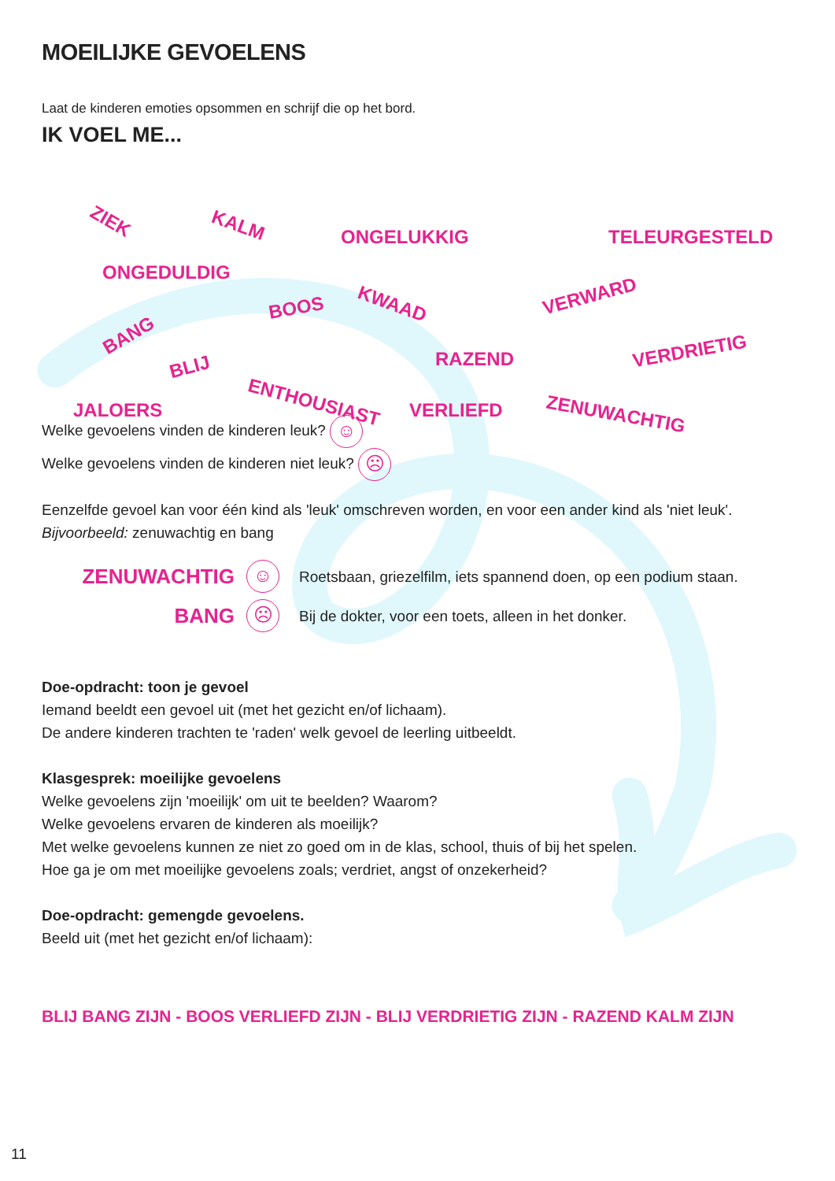MOEILIJKE GEVOELENS
Laat de kinderen emoties opsommen en schrijf die op het bord.
IK VOEL ME...
ZIEK KALM
ONGELUKKIG TELEURGESTELD
ONGEDULDIG
BOOS KWAAD VERWARD
BANG
BLIJ RAZEND VERDRIETIG
ENTHOUSIAST JALOERS VERLIEFD ZENUWACHTIG
Welke gevoelens vinden de kinderen leuk? ☺
Welke gevoelens vinden de kinderen niet leuk? ☹
Eenzelfde gevoel kan voor één kind als 'leuk' omschreven worden, en voor een ander kind als 'niet leuk'.
Bijvoorbeeld: zenuwachtig en bang
ZENUWACHTIG ☺
Roetsbaan, griezelfilm, iets spannend doen, op een podium staan.
BANG ☹
Bij de dokter, voor een toets, alleen in het donker.
Doe-opdracht: toon je gevoel
Iemand beeldt een gevoel uit (met het gezicht en/of lichaam).
De andere kinderen trachten te 'raden' welk gevoel de leerling uitbeeldt.
Klasgesprek: moeilijke gevoelens
Welke gevoelens zijn 'moeilijk' om uit te beelden? Waarom?
Welke gevoelens ervaren de kinderen als moeilijk?
Met welke gevoelens kunnen ze niet zo goed om in de klas, school, thuis of bij het spelen.
Hoe ga je om met moeilijke gevoelens zoals; verdriet, angst of onzekerheid?
Doe-opdracht: gemengde gevoelens.
Beeld uit (met het gezicht en/of lichaam):
BLIJ BANG ZIJN - BOOS VERLIEFD ZIJN - BLIJ VERDRIETIG ZIJN - RAZEND KALM ZIJN
11